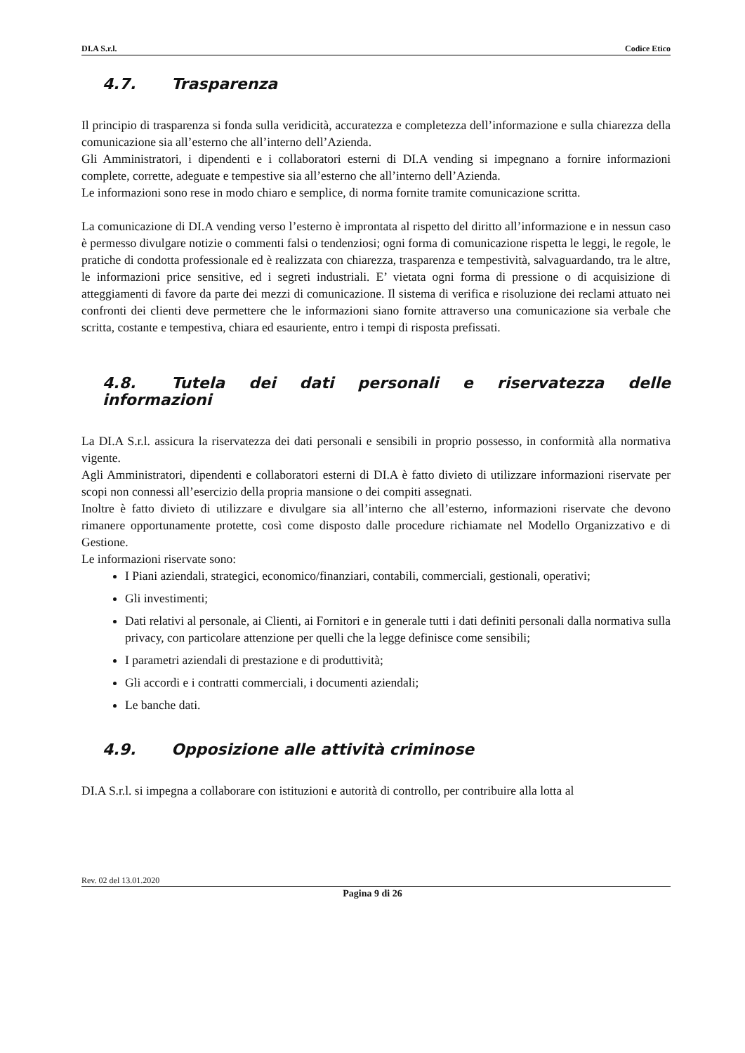DI.A S.r.l. Codice Etico
4.7. Trasparenza
Il principio di trasparenza si fonda sulla veridicità, accuratezza e completezza dell’informazione e sulla chiarezza della comunicazione sia all’esterno che all’interno dell’Azienda.
Gli Amministratori, i dipendenti e i collaboratori esterni di DI.A vending si impegnano a fornire informazioni complete, corrette, adeguate e tempestive sia all’esterno che all’interno dell’Azienda.
Le informazioni sono rese in modo chiaro e semplice, di norma fornite tramite comunicazione scritta.
La comunicazione di DI.A vending verso l’esterno è improntata al rispetto del diritto all’informazione e in nessun caso è permesso divulgare notizie o commenti falsi o tendenziosi; ogni forma di comunicazione rispetta le leggi, le regole, le pratiche di condotta professionale ed è realizzata con chiarezza, trasparenza e tempestività, salvaguardando, tra le altre, le informazioni price sensitive, ed i segreti industriali. E’ vietata ogni forma di pressione o di acquisizione di atteggiamenti di favore da parte dei mezzi di comunicazione. Il sistema di verifica e risoluzione dei reclami attuato nei confronti dei clienti deve permettere che le informazioni siano fornite attraverso una comunicazione sia verbale che scritta, costante e tempestiva, chiara ed esauriente, entro i tempi di risposta prefissati.
4.8. Tutela dei dati personali e riservatezza delle informazioni
La DI.A S.r.l. assicura la riservatezza dei dati personali e sensibili in proprio possesso, in conformità alla normativa vigente.
Agli Amministratori, dipendenti e collaboratori esterni di DI.A è fatto divieto di utilizzare informazioni riservate per scopi non connessi all’esercizio della propria mansione o dei compiti assegnati.
Inoltre è fatto divieto di utilizzare e divulgare sia all’interno che all’esterno, informazioni riservate che devono rimanere opportunamente protette, così come disposto dalle procedure richiamate nel Modello Organizzativo e di Gestione.
Le informazioni riservate sono:
I Piani aziendali, strategici, economico/finanziari, contabili, commerciali, gestionali, operativi;
Gli investimenti;
Dati relativi al personale, ai Clienti, ai Fornitori e in generale tutti i dati definiti personali dalla normativa sulla privacy, con particolare attenzione per quelli che la legge definisce come sensibili;
I parametri aziendali di prestazione e di produttività;
Gli accordi e i contratti commerciali, i documenti aziendali;
Le banche dati.
4.9. Opposizione alle attività criminose
DI.A S.r.l. si impegna a collaborare con istituzioni e autorità di controllo, per contribuire alla lotta al
Rev. 02 del 13.01.2020
Pagina 9 di 26